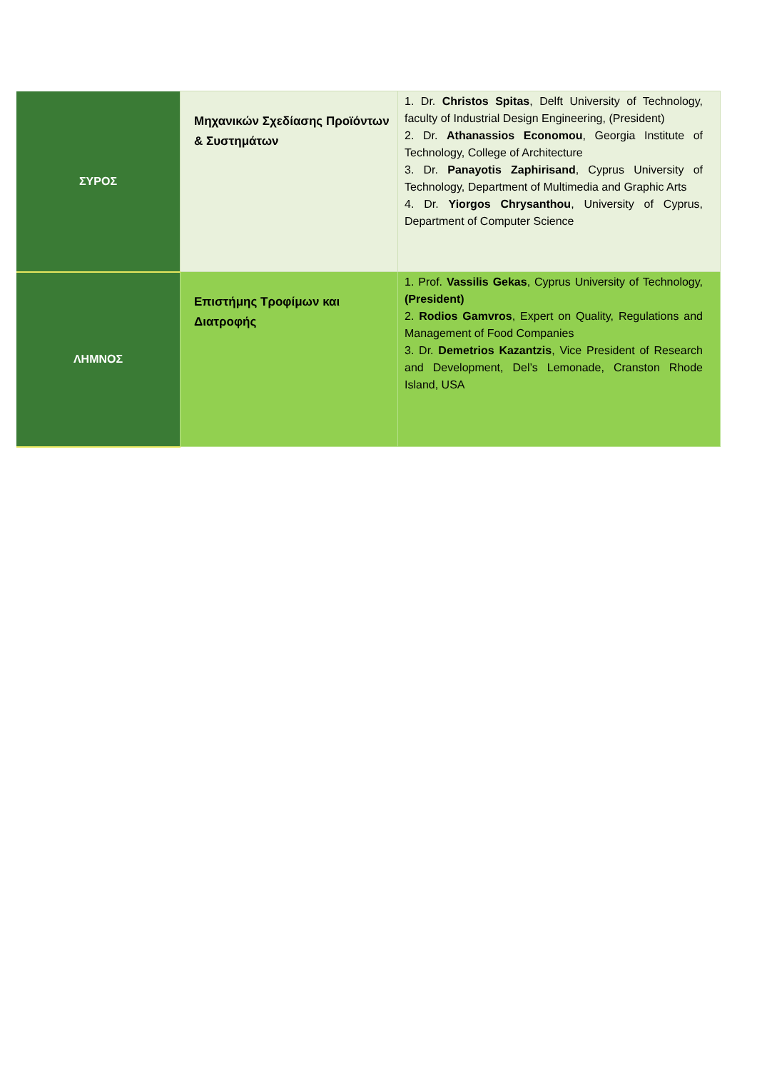| ΣΥΡΟΣ | Μηχανικών Σχεδίασης Προϊόντων & Συστημάτων | 1. Dr. Christos Spitas , Delft University of Technology, faculty of Industrial Design Engineering, (President) 2. Dr. Athanassios Economou , Georgia Institute of Technology, College of Architecture 3. Dr. Panayotis Zaphirisand , Cyprus University of Technology, Department of Multimedia and Graphic Arts 4. Dr. Yiorgos Chrysanthou , University of Cyprus, Department of Computer Science |
| ΛΗΜΝΟΣ | Επιστήμης Τροφίμων και Διατροφής | 1. Prof. Vassilis Gekas , Cyprus University of Technology, (President) 2. Rodios Gamvros , Expert on Quality, Regulations and Management of Food Companies 3. Dr. Demetrios Kazantzis , Vice President of Research and Development, Del’s Lemonade, Cranston Rhode Island, USA |